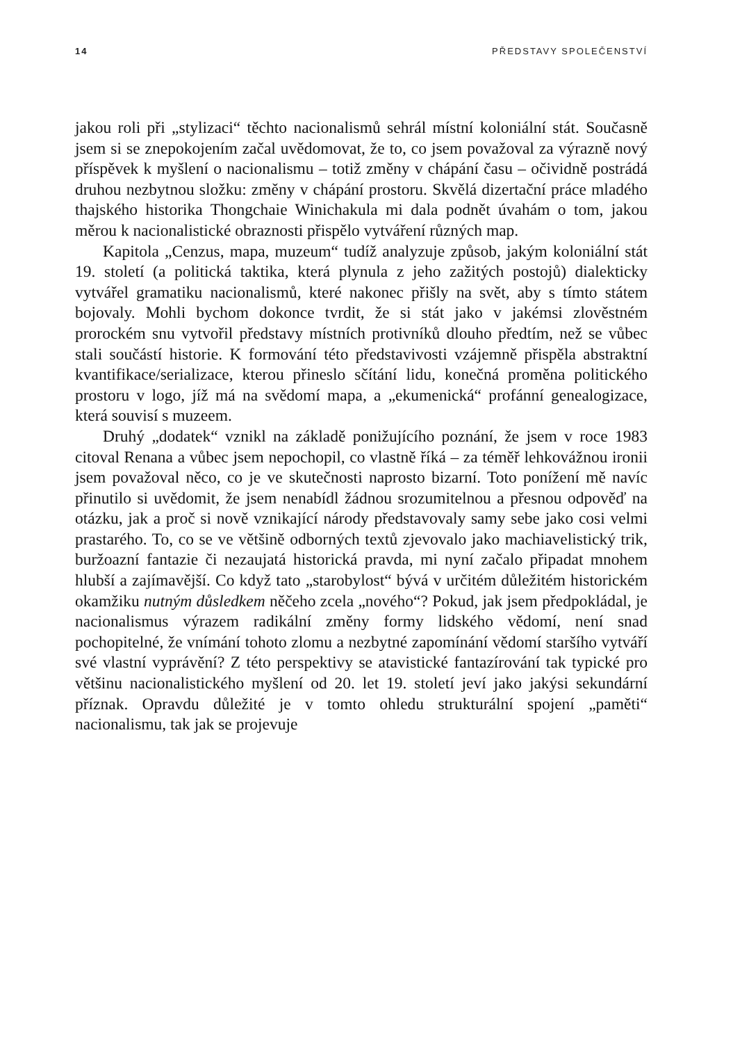14 PŘEDSTAVY SPOLEČENSTVÍ
jakou roli při „stylizaci“ těchto nacionalismů sehrál místní koloniální stát. Současně jsem si se znepokojením začal uvědomovat, že to, co jsem považoval za výrazně nový příspěvek k myšlení o nacionalismu – totiž změny v chápání času – očividně postrádá druhou nezbytnou složku: změny v chápání prostoru. Skvělá dizertační práce mladého thajského historika Thongchaie Winichakula mi dala podnět úvahám o tom, jakou měrou k nacionalistické obraznosti přispělo vytváření různých map.
Kapitola „Cenzus, mapa, muzeum“ tudíž analyzuje způsob, jakým koloniální stát 19. století (a politická taktika, která plynula z jeho zažitých postojů) dialekticky vytvářel gramatiku nacionalismů, které nakonec přišly na svět, aby s tímto státem bojovaly. Mohli bychom dokonce tvrdit, že si stát jako v jakémsi zlověstném prorockém snu vytvořil představy místních protivníků dlouho předtím, než se vůbec stali součástí historie. K formování této představivosti vzájemně přispěla abstraktní kvantifikace/serializace, kterou přineslo sčítání lidu, konečná proměna politického prostoru v logo, jíž má na svědomí mapa, a „ekumenická“ profánní genealogizace, která souvisí s muzeem.
Druhý „dodatek“ vznikl na základě ponižujícího poznání, že jsem v roce 1983 citoval Renana a vůbec jsem nepochopil, co vlastně říká – za téměř lehkovážnou ironii jsem považoval něco, co je ve skutečnosti naprosto bizarní. Toto ponížení mě navíc přinutilo si uvědomit, že jsem nenabídl žádnou srozumitelnou a přesnou odpověď na otázku, jak a proč si nově vznikající národy představovaly samy sebe jako cosi velmi prastarého. To, co se ve většině odborných textů zjevovalo jako machiavelistický trik, buržoazní fantazie či nezaujatá historická pravda, mi nyní začalo připadat mnohem hlubší a zajímavější. Co když tato „starobylost“ bývá v určitém důležitém historickém okamžiku nutným důsledkem něčeho zcela „nového“? Pokud, jak jsem předpokládal, je nacionalismus výrazem radikální změny formy lidského vědomí, není snad pochopitelné, že vnímání tohoto zlomu a nezbytné zapomínání vědomí staršího vytváří své vlastní vyprávění? Z této perspektivy se atavistické fantazírování tak typické pro většinu nacionalistického myšlení od 20. let 19. století jeví jako jakýsi sekundární příznak. Opravdu důležité je v tomto ohledu strukturální spojení „paměti“ nacionalismu, tak jak se projevuje